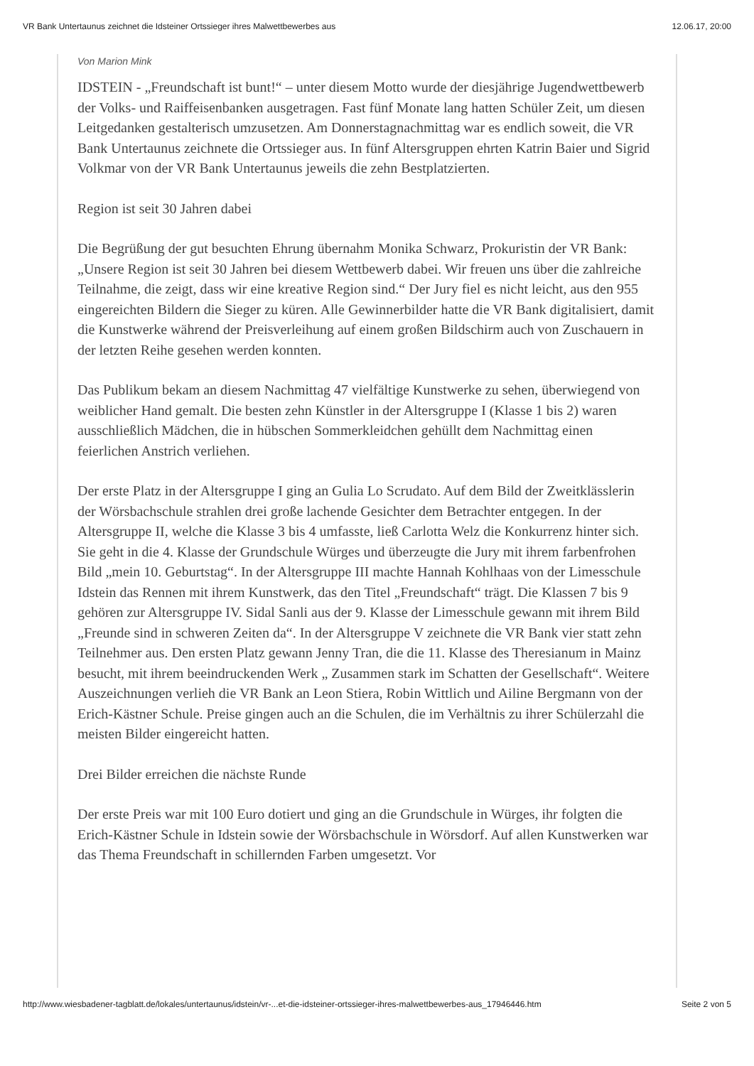VR Bank Untertaunus zeichnet die Idsteiner Ortssieger ihres Malwettbewerbes aus 12.06.17, 20:00
Von Marion Mink
IDSTEIN - „Freundschaft ist bunt!“ – unter diesem Motto wurde der diesjährige Jugendwettbewerb der Volks- und Raiffeisenbanken ausgetragen. Fast fünf Monate lang hatten Schüler Zeit, um diesen Leitgedanken gestalterisch umzusetzen. Am Donnerstagnachmittag war es endlich soweit, die VR Bank Untertaunus zeichnete die Ortssieger aus. In fünf Altersgruppen ehrten Katrin Baier und Sigrid Volkmar von der VR Bank Untertaunus jeweils die zehn Bestplatzierten.
Region ist seit 30 Jahren dabei
Die Begrüßung der gut besuchten Ehrung übernahm Monika Schwarz, Prokuristin der VR Bank: „Unsere Region ist seit 30 Jahren bei diesem Wettbewerb dabei. Wir freuen uns über die zahlreiche Teilnahme, die zeigt, dass wir eine kreative Region sind.“ Der Jury fiel es nicht leicht, aus den 955 eingereichten Bildern die Sieger zu küren. Alle Gewinnerbilder hatte die VR Bank digitalisiert, damit die Kunstwerke während der Preisverleihung auf einem großen Bildschirm auch von Zuschauern in der letzten Reihe gesehen werden konnten.
Das Publikum bekam an diesem Nachmittag 47 vielfältige Kunstwerke zu sehen, überwiegend von weiblicher Hand gemalt. Die besten zehn Künstler in der Altersgruppe I (Klasse 1 bis 2) waren ausschließlich Mädchen, die in hübschen Sommerkleidchen gehüllt dem Nachmittag einen feierlichen Anstrich verliehen.
Der erste Platz in der Altersgruppe I ging an Gulia Lo Scrudato. Auf dem Bild der Zweitklässlerin der Wörsbachschule strahlen drei große lachende Gesichter dem Betrachter entgegen. In der Altersgruppe II, welche die Klasse 3 bis 4 umfasste, ließ Carlotta Welz die Konkurrenz hinter sich. Sie geht in die 4. Klasse der Grundschule Würges und überzeugte die Jury mit ihrem farbenfrohen Bild „mein 10. Geburtstag“. In der Altersgruppe III machte Hannah Kohlhaas von der Limesschule Idstein das Rennen mit ihrem Kunstwerk, das den Titel „Freundschaft“ trägt. Die Klassen 7 bis 9 gehören zur Altersgruppe IV. Sidal Sanli aus der 9. Klasse der Limesschule gewann mit ihrem Bild „Freunde sind in schweren Zeiten da“. In der Altersgruppe V zeichnete die VR Bank vier statt zehn Teilnehmer aus. Den ersten Platz gewann Jenny Tran, die die 11. Klasse des Theresianum in Mainz besucht, mit ihrem beeindruckenden Werk „ Zusammen stark im Schatten der Gesellschaft“. Weitere Auszeichnungen verlieh die VR Bank an Leon Stiera, Robin Wittlich und Ailine Bergmann von der Erich-Kästner Schule. Preise gingen auch an die Schulen, die im Verhältnis zu ihrer Schülerzahl die meisten Bilder eingereicht hatten.
Drei Bilder erreichen die nächste Runde
Der erste Preis war mit 100 Euro dotiert und ging an die Grundschule in Würges, ihr folgten die Erich-Kästner Schule in Idstein sowie der Wörsbachschule in Wörsdorf. Auf allen Kunstwerken war das Thema Freundschaft in schillernden Farben umgesetzt. Vor
http://www.wiesbadener-tagblatt.de/lokales/untertaunus/idstein/vr-...et-die-idsteiner-ortssieger-ihres-malwettbewerbes-aus_17946446.htm Seite 2 von 5